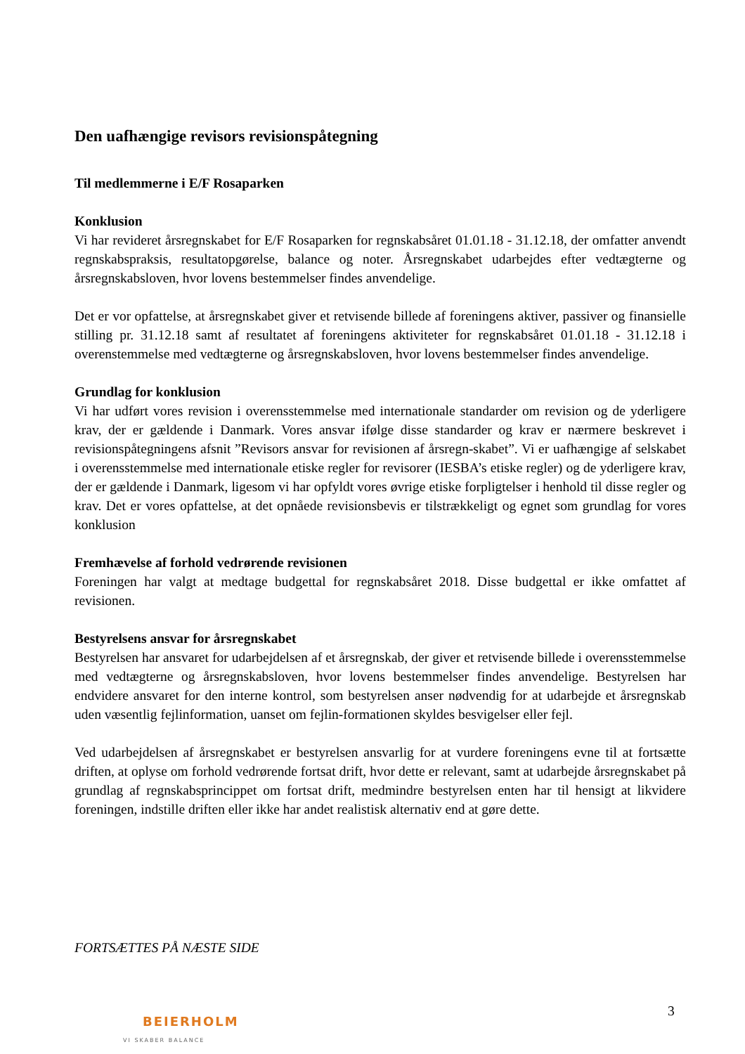Den uafhængige revisors revisionspåtegning
Til medlemmerne i E/F Rosaparken
Konklusion
Vi har revideret årsregnskabet for E/F Rosaparken for regnskabsåret 01.01.18 - 31.12.18, der omfatter anvendt regnskabspraksis, resultatopgørelse, balance og noter. Årsregnskabet udarbejdes efter vedtægterne og årsregnskabsloven, hvor lovens bestemmelser findes anvendelige.
Det er vor opfattelse, at årsregnskabet giver et retvisende billede af foreningens aktiver, passiver og finansielle stilling pr. 31.12.18 samt af resultatet af foreningens aktiviteter for regnskabsåret 01.01.18 - 31.12.18 i overenstemmelse med vedtægterne og årsregnskabsloven, hvor lovens bestemmelser findes anvendelige.
Grundlag for konklusion
Vi har udført vores revision i overensstemmelse med internationale standarder om revision og de yderligere krav, der er gældende i Danmark. Vores ansvar ifølge disse standarder og krav er nærmere beskrevet i revisionspåtegningens afsnit ”Revisors ansvar for revisionen af årsregn-skabet”. Vi er uafhængige af selskabet i overensstemmelse med internationale etiske regler for revisorer (IESBA’s etiske regler) og de yderligere krav, der er gældende i Danmark, ligesom vi har opfyldt vores øvrige etiske forpligtelser i henhold til disse regler og krav. Det er vores opfattelse, at det opnåede revisionsbevis er tilstrækkeligt og egnet som grundlag for vores konklusion
Fremhævelse af forhold vedrørende revisionen
Foreningen har valgt at medtage budgettal for regnskabsåret 2018. Disse budgettal er ikke omfattet af revisionen.
Bestyrelsens ansvar for årsregnskabet
Bestyrelsen har ansvaret for udarbejdelsen af et årsregnskab, der giver et retvisende billede i overensstemmelse med vedtægterne og årsregnskabsloven, hvor lovens bestemmelser findes anvendelige. Bestyrelsen har endvidere ansvaret for den interne kontrol, som bestyrelsen anser nødvendig for at udarbejde et årsregnskab uden væsentlig fejlinformation, uanset om fejlin-formationen skyldes besvigelser eller fejl.
Ved udarbejdelsen af årsregnskabet er bestyrelsen ansvarlig for at vurdere foreningens evne til at fortsætte driften, at oplyse om forhold vedrørende fortsat drift, hvor dette er relevant, samt at udarbejde årsregnskabet på grundlag af regnskabsprincippet om fortsat drift, medmindre bestyrelsen enten har til hensigt at likvidere foreningen, indstille driften eller ikke har andet realistisk alternativ end at gøre dette.
FORTSÆTTES PÅ NÆSTE SIDE
3
BEIERHOLM
VI SKABER BALANCE